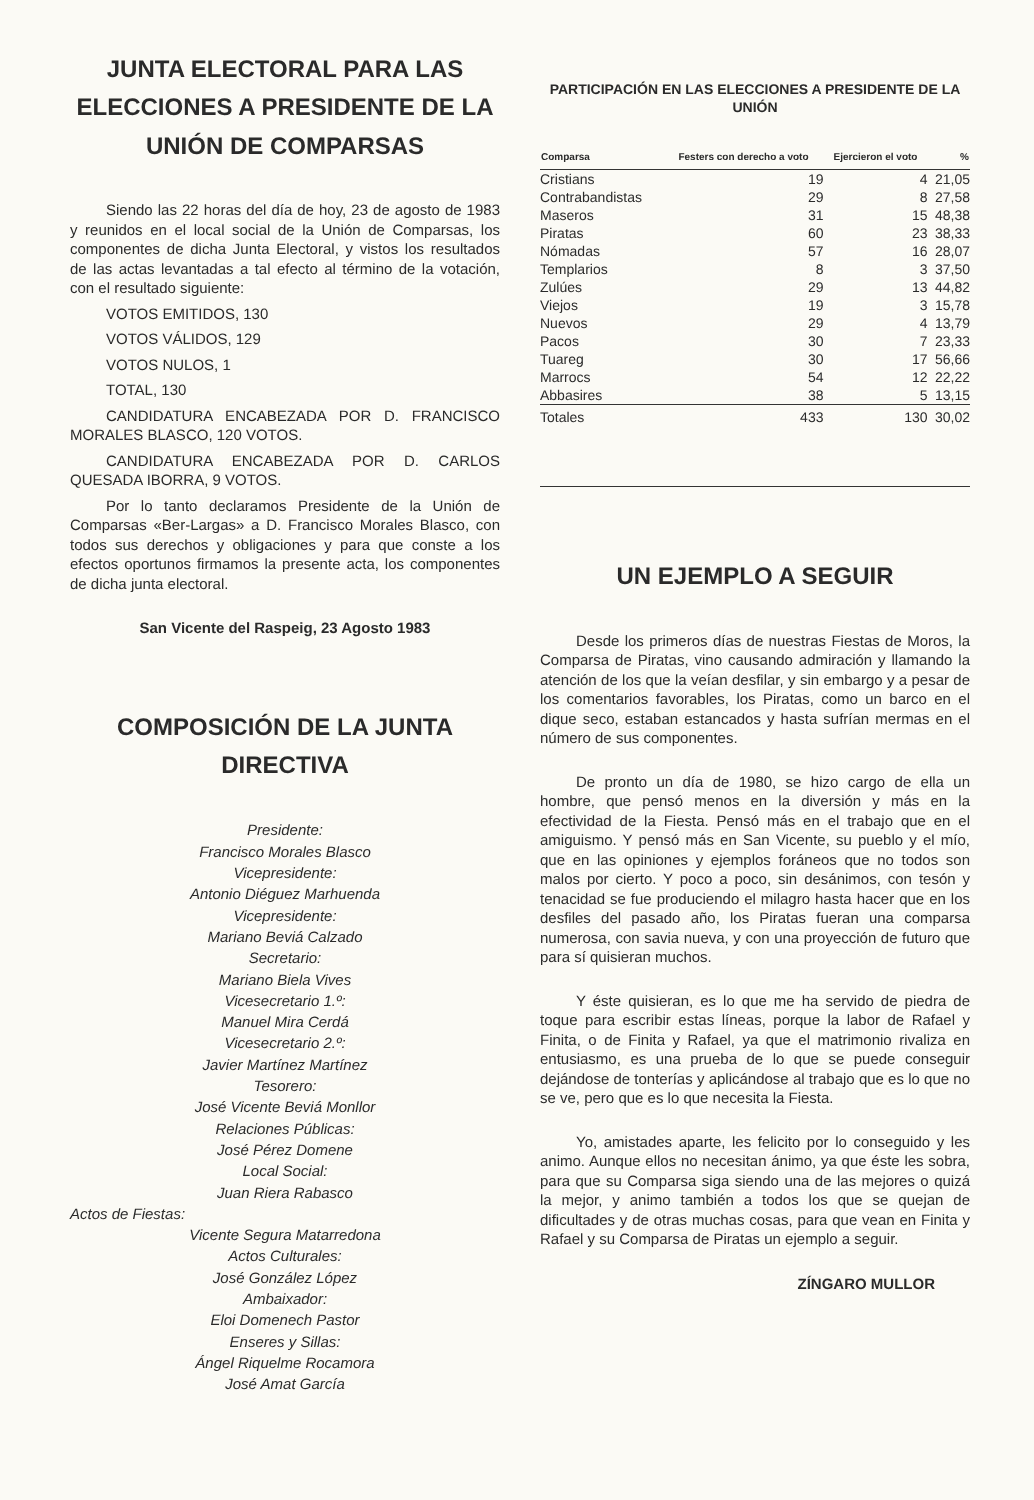JUNTA ELECTORAL PARA LAS ELECCIONES A PRESIDENTE DE LA UNIÓN DE COMPARSAS
Siendo las 22 horas del día de hoy, 23 de agosto de 1983 y reunidos en el local social de la Unión de Comparsas, los componentes de dicha Junta Electoral, y vistos los resultados de las actas levantadas a tal efecto al término de la votación, con el resultado siguiente:
VOTOS EMITIDOS, 130
VOTOS VÁLIDOS, 129
VOTOS NULOS, 1
TOTAL, 130
CANDIDATURA ENCABEZADA POR D. FRANCISCO MORALES BLASCO, 120 VOTOS.
CANDIDATURA ENCABEZADA POR D. CARLOS QUESADA IBORRA, 9 VOTOS.
Por lo tanto declaramos Presidente de la Unión de Comparsas «Ber-Largas» a D. Francisco Morales Blasco, con todos sus derechos y obligaciones y para que conste a los efectos oportunos firmamos la presente acta, los componentes de dicha junta electoral.
San Vicente del Raspeig, 23 Agosto 1983
COMPOSICIÓN DE LA JUNTA DIRECTIVA
Presidente:
Francisco Morales Blasco
Vicepresidente:
Antonio Diéguez Marhuenda
Vicepresidente:
Mariano Beviá Calzado
Secretario:
Mariano Biela Vives
Vicesecretario 1.º:
Manuel Mira Cerdá
Vicesecretario 2.º:
Javier Martínez Martínez
Tesorero:
José Vicente Beviá Monllor
Relaciones Públicas:
José Pérez Domene
Local Social:
Juan Riera Rabasco
Actos de Fiestas:
Vicente Segura Matarredona
Actos Culturales:
José González López
Ambaixador:
Eloi Domenech Pastor
Enseres y Sillas:
Ángel Riquelme Rocamora
José Amat García
PARTICIPACIÓN EN LAS ELECCIONES A PRESIDENTE DE LA UNIÓN
| Comparsa | Festers con derecho a voto | Ejercieron el voto | % |
| --- | --- | --- | --- |
| Cristians | 19 | 4 | 21,05 |
| Contrabandistas | 29 | 8 | 27,58 |
| Maseros | 31 | 15 | 48,38 |
| Piratas | 60 | 23 | 38,33 |
| Nómadas | 57 | 16 | 28,07 |
| Templarios | 8 | 3 | 37,50 |
| Zulúes | 29 | 13 | 44,82 |
| Viejos | 19 | 3 | 15,78 |
| Nuevos | 29 | 4 | 13,79 |
| Pacos | 30 | 7 | 23,33 |
| Tuareg | 30 | 17 | 56,66 |
| Marrocs | 54 | 12 | 22,22 |
| Abbasires | 38 | 5 | 13,15 |
| Totales | 433 | 130 | 30,02 |
UN EJEMPLO A SEGUIR
Desde los primeros días de nuestras Fiestas de Moros, la Comparsa de Piratas, vino causando admiración y llamando la atención de los que la veían desfilar, y sin embargo y a pesar de los comentarios favorables, los Piratas, como un barco en el dique seco, estaban estancados y hasta sufrían mermas en el número de sus componentes.
De pronto un día de 1980, se hizo cargo de ella un hombre, que pensó menos en la diversión y más en la efectividad de la Fiesta. Pensó más en el trabajo que en el amiguismo. Y pensó más en San Vicente, su pueblo y el mío, que en las opiniones y ejemplos foráneos que no todos son malos por cierto. Y poco a poco, sin desánimos, con tesón y tenacidad se fue produciendo el milagro hasta hacer que en los desfiles del pasado año, los Piratas fueran una comparsa numerosa, con savia nueva, y con una proyección de futuro que para sí quisieran muchos.
Y éste quisieran, es lo que me ha servido de piedra de toque para escribir estas líneas, porque la labor de Rafael y Finita, o de Finita y Rafael, ya que el matrimonio rivaliza en entusiasmo, es una prueba de lo que se puede conseguir dejándose de tonterías y aplicándose al trabajo que es lo que no se ve, pero que es lo que necesita la Fiesta.
Yo, amistades aparte, les felicito por lo conseguido y les animo. Aunque ellos no necesitan ánimo, ya que éste les sobra, para que su Comparsa siga siendo una de las mejores o quizá la mejor, y animo también a todos los que se quejan de dificultades y de otras muchas cosas, para que vean en Finita y Rafael y su Comparsa de Piratas un ejemplo a seguir.
ZÍNGARO MULLOR